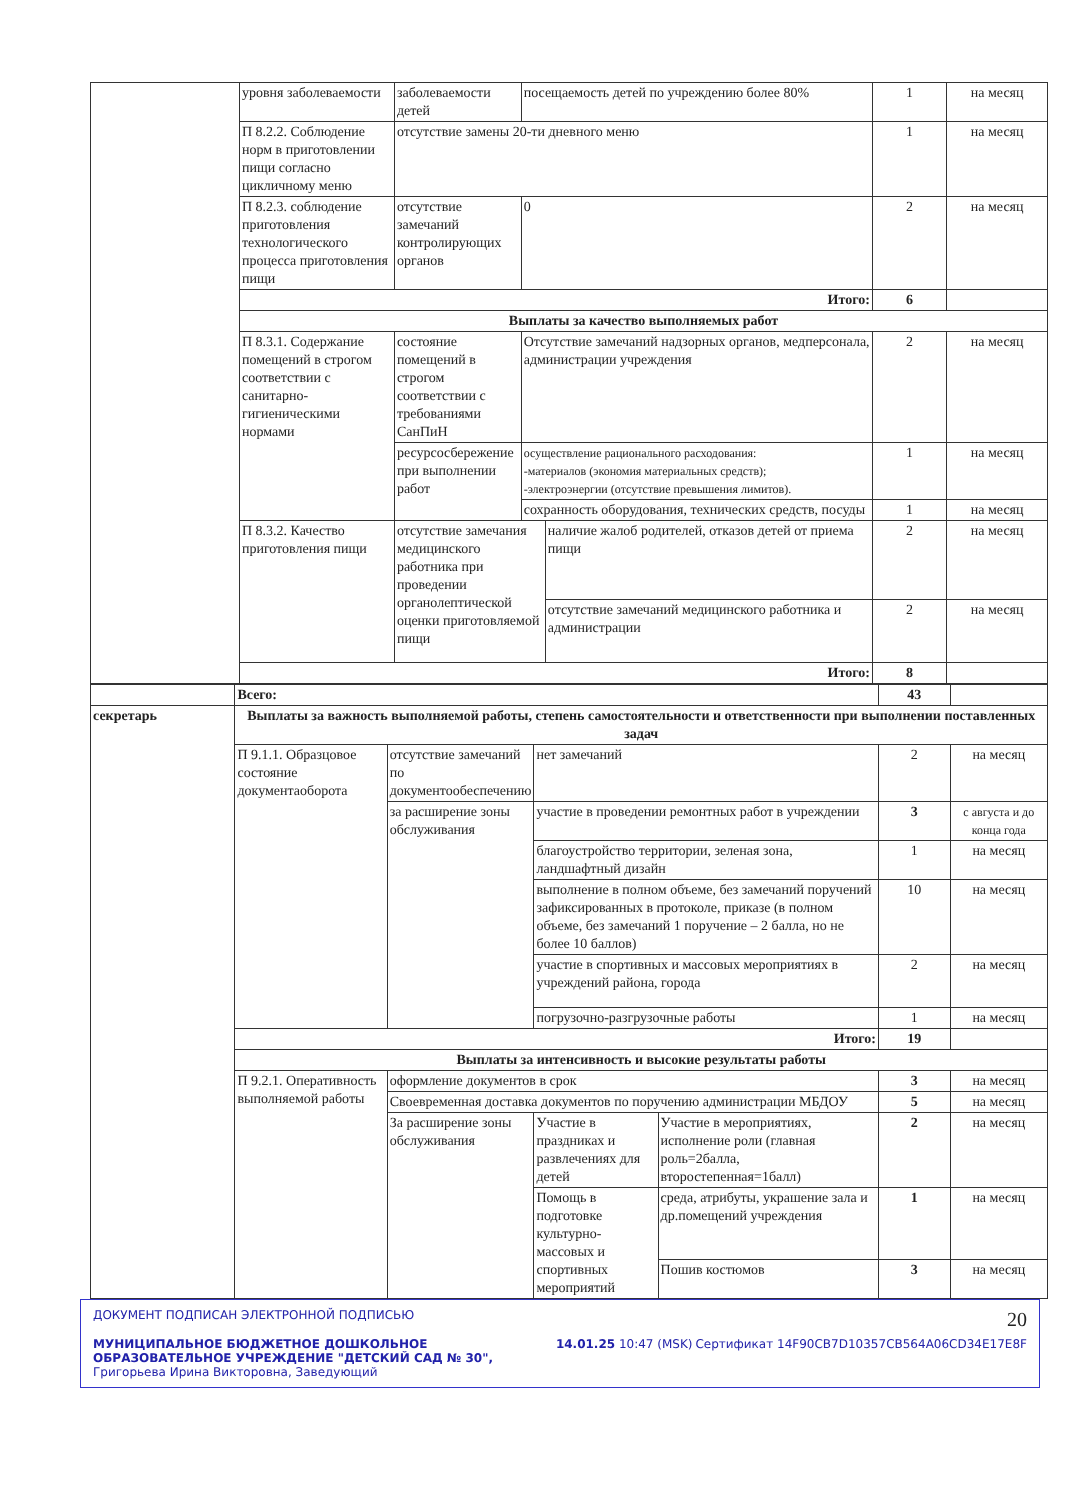| | уровня заболеваемости | заболеваемости детей | посещаемость детей по учреждению более 80% | | 1 | на месяц |
| | П 8.2.2. Соблюдение норм в приготовлении пищи согласно цикличному меню | отсутствие замены 20-ти дневного меню | | | 1 | на месяц |
| | П 8.2.3. соблюдение приготовления технологического процесса приготовления пищи | отсутствие замечаний контролирующих органов | 0 | | 2 | на месяц |
| | Итого: | | | | 6 | |
| | Выплаты за качество выполняемых работ | | | | | |
| | П 8.3.1. Содержание помещений в строгом соответствии с санитарно-гигиеническими нормами | состояние помещений в строгом соответствии с требованиями СанПиН | Отсутствие замечаний надзорных органов, медперсонала, администрации учреждения | | 2 | на месяц |
| | | ресурсосбережение при выполнении работ | осуществление рационального расходования: -материалов (экономия материальных средств); -электроэнергии (отсутствие превышения лимитов). | | 1 | на месяц |
| | | | сохранность оборудования, технических средств, посуды | | 1 | на месяц |
| | П 8.3.2. Качество приготовления пищи | отсутствие замечания медицинского работника при проведении органолептической оценки приготовляемой пищи | | наличие жалоб родителей, отказов детей от приема пищи | 2 | на месяц |
| | | | | отсутствие замечаний медицинского работника и администрации | 2 | на месяц |
| | Итого: | | | | 8 | |
| | Всего: | | | | 43 | |
| секретарь | Выплаты за важность выполняемой работы, степень самостоятельности и ответственности при выполнении поставленных задач | | | | | |
| | П 9.1.1. Образцовое состояние документаоборота | отсутствие замечаний по документообеспечению | нет замечаний | | 2 | на месяц |
| | | за расширение зоны обслуживания | участие в проведении ремонтных работ в учреждении | | 3 | с августа и до конца года |
| | | | благоустройство территории, зеленая зона, ландшафтный дизайн | | 1 | на месяц |
| | | | выполнение в полном объеме, без замечаний поручений зафиксированных в протоколе, приказе (в полном объеме, без замечаний 1 поручение – 2 балла, но не более 10 баллов) | | 10 | на месяц |
| | | | участие в спортивных и массовых мероприятиях в учреждений района, города | | 2 | на месяц |
| | | | погрузочно-разгрузочные работы | | 1 | на месяц |
| | Итого: | | | | 19 | |
| | Выплаты за интенсивность и высокие результаты работы | | | | | |
| | П 9.2.1. Оперативность выполняемой работы | оформление документов в срок | | | 3 | на месяц |
| | | Своевременная доставка документов по поручению администрации МБДОУ | | | 5 | на месяц |
| | | За расширение зоны обслуживания | Участие в праздниках и развлечениях для детей | Участие в мероприятиях, исполнение роли (главная роль=2балла, второстепенная=1балл) | 2 | на месяц |
| | | | Помощь в подготовке культурно-массовых и спортивных мероприятий | среда, атрибуты, украшение зала и др.помещений учреждения | 1 | на месяц |
| | | | | Пошив костюмов | 3 | на месяц |
ДОКУМЕНТ ПОДПИСАН ЭЛЕКТРОННОЙ ПОДПИСЬЮ 20
МУНИЦИПАЛЬНОЕ БЮДЖЕТНОЕ ДОШКОЛЬНОЕ ОБРАЗОВАТЕЛЬНОЕ УЧРЕЖДЕНИЕ "ДЕТСКИЙ САД № 30", Григорьева Ирина Викторовна, Заведующий 14.01.25 10:47 (MSK) Сертификат 14F90CB7D10357CB564A06CD34E17E8F